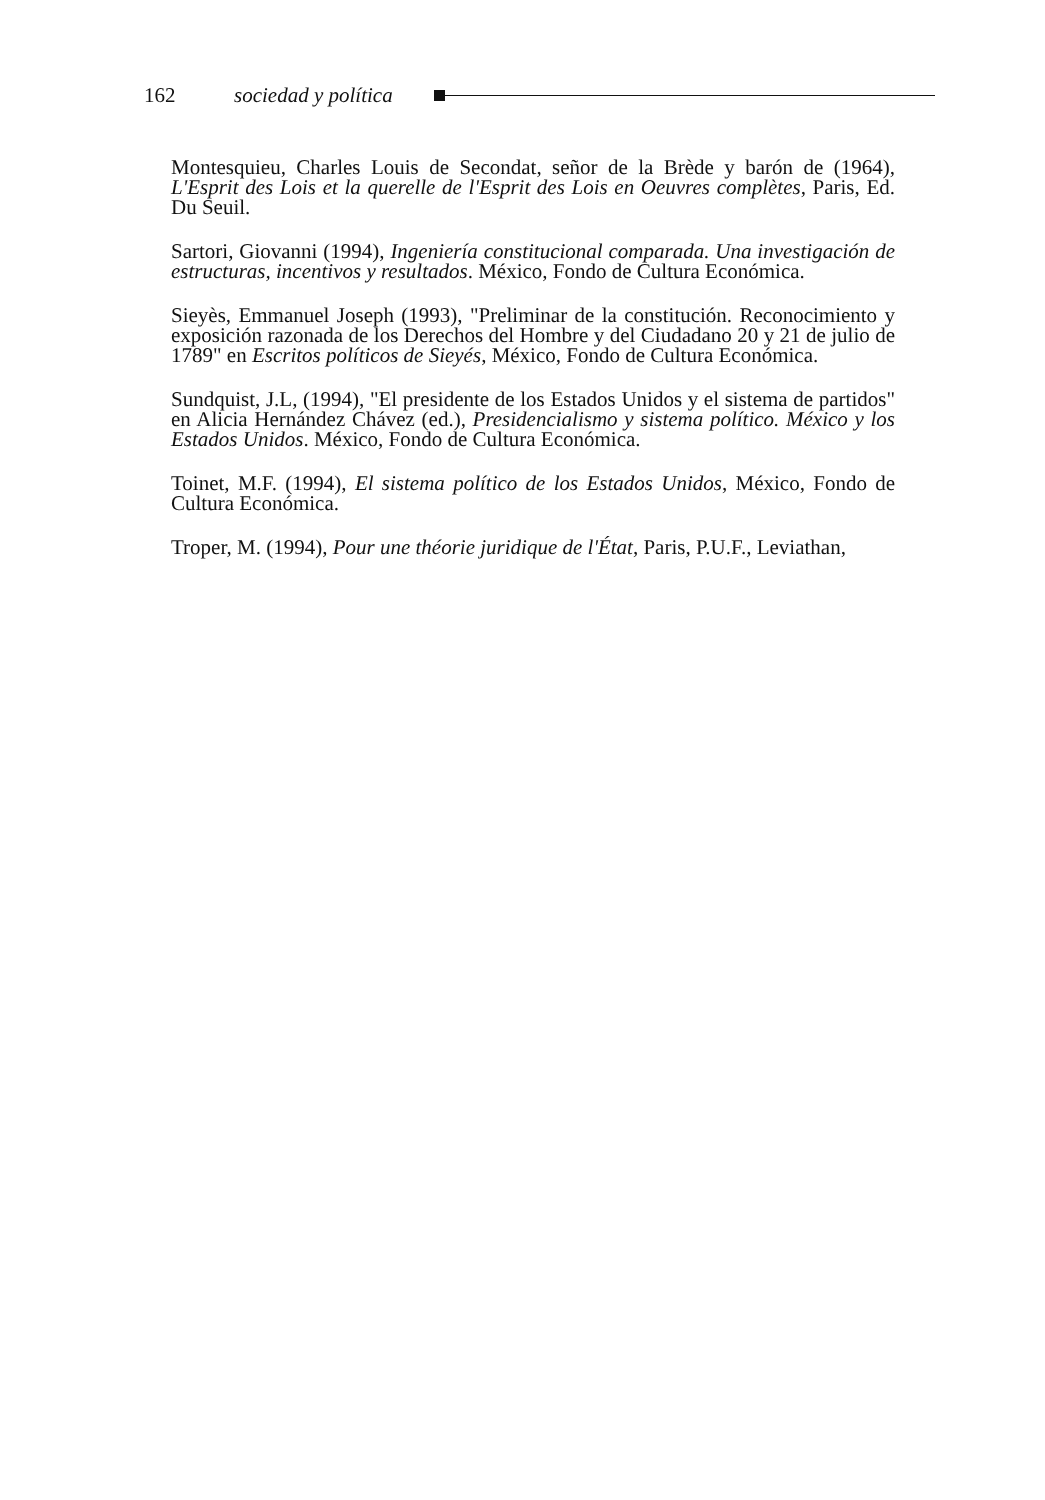162 sociedad y política
Montesquieu, Charles Louis de Secondat, señor de la Brède y barón de (1964), L'Esprit des Lois et la querelle de l'Esprit des Lois en Oeuvres complètes, Paris, Ed. Du Seuil.
Sartori, Giovanni (1994), Ingeniería constitucional comparada. Una investigación de estructuras, incentivos y resultados. México, Fondo de Cultura Económica.
Sieyès, Emmanuel Joseph (1993), "Preliminar de la constitución. Reconocimiento y exposición razonada de los Derechos del Hombre y del Ciudadano 20 y 21 de julio de 1789" en Escritos políticos de Sieyés, México, Fondo de Cultura Económica.
Sundquist, J.L, (1994), "El presidente de los Estados Unidos y el sistema de partidos" en Alicia Hernández Chávez (ed.), Presidencialismo y sistema político. México y los Estados Unidos. México, Fondo de Cultura Económica.
Toinet, M.F. (1994), El sistema político de los Estados Unidos, México, Fondo de Cultura Económica.
Troper, M. (1994), Pour une théorie juridique de l'État, Paris, P.U.F., Leviathan,